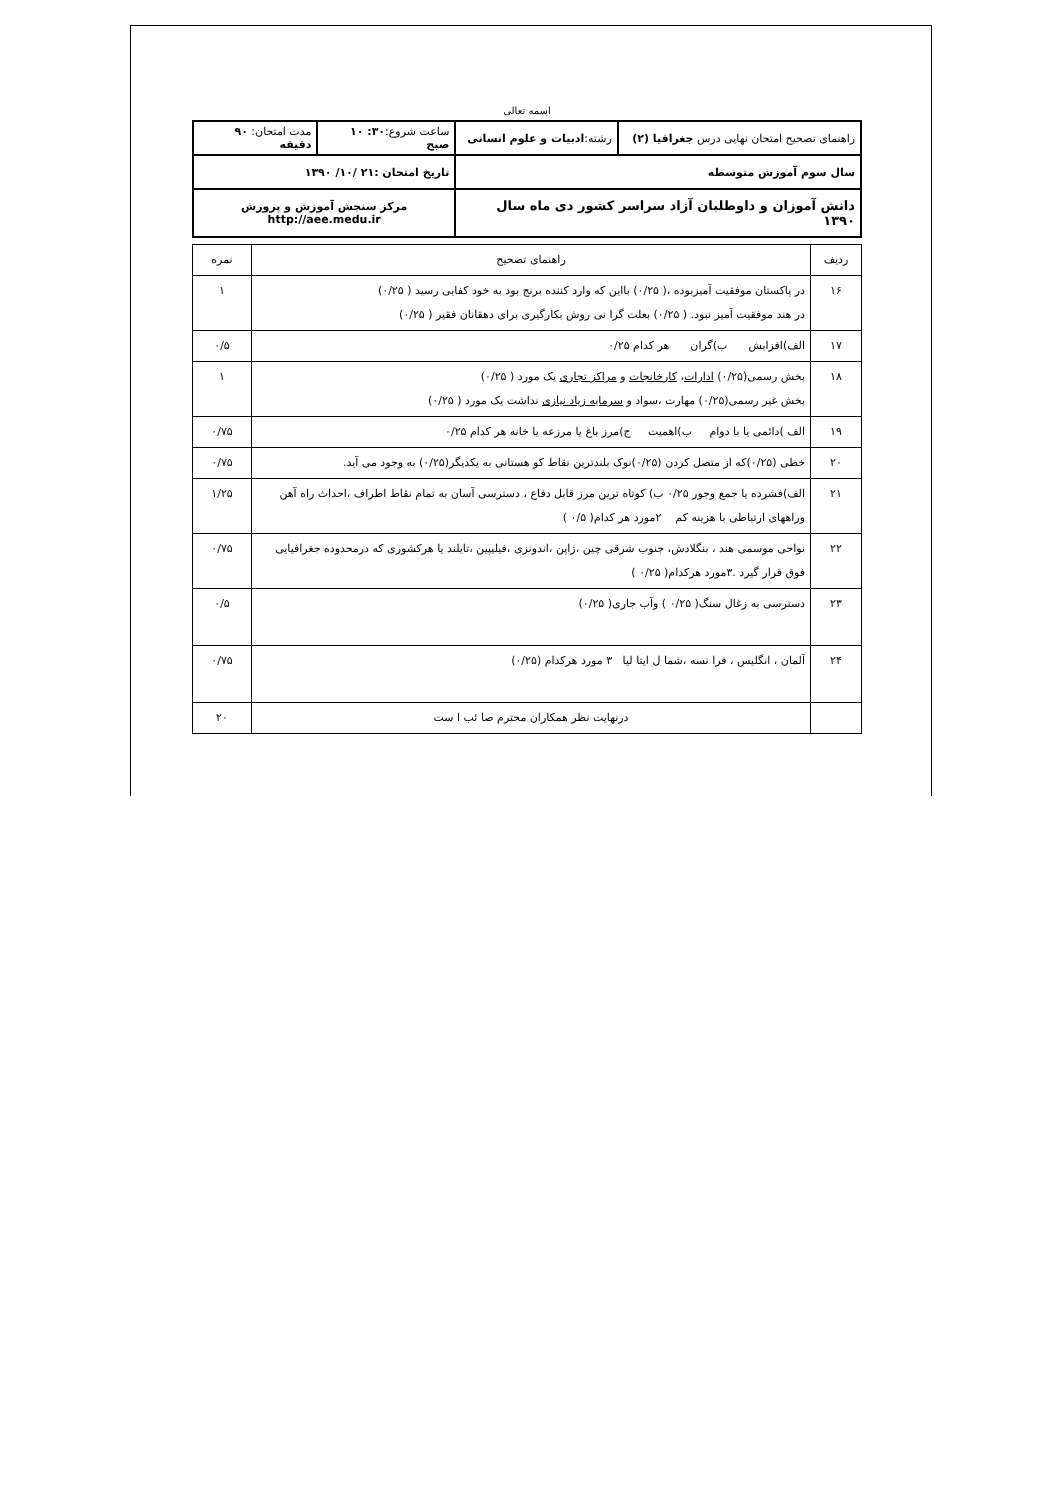اسمه تعالی
| راهنمای تصحیح امتحان نهایی درس جغرافیا (۲) | رشته: ادبیات و علوم انسانی | ساعت شروع: ۳۰: ۱۰ صبح | مدت امتحان: ۹۰ دقیقه |
| سال سوم آموزش متوسطه | | تاریخ امتحان :۲۱ /۱۰/ ۱۳۹۰ | |
| دانش آموزان و داوطلبان آزاد سراسر کشور دی ماه سال ۱۳۹۰ | | مرکز سنجش آموزش و پرورش http://aee.medu.ir | |
| ردیف | راهنمای تصحیح | نمره |
| ۱۶ | در پاکستان موفقیت آمیزبوده ،( ۰/۲۵) بااین که وارد کننده برنج بود به خود کفایی رسید ( ۰/۲۵) در هند موفقیت آمیز نبود. ( ۰/۲۵) بعلت گرا نی روش بکارگیری برای دهقانان فقیر ( ۰/۲۵) | ۱ |
| ۱۷ | الف)افزایش ب)گران هر کدام ۰/۲۵ | ۰/۵ |
| ۱۸ | بخش رسمی(۰/۲۵) ادارات ، کارخانجات و مراکز تجاری یک مورد ( ۰/۲۵) بخش غیر رسمی(۰/۲۵) مهارت ،سواد و سرمایه زیاد نیازی نداشت یک مورد ( ۰/۲۵) | ۱ |
| ۱۹ | الف )دائمی یا با دوام ب)اهمیت ج)مرز باغ یا مرزعه یا خانه هر کدام ۰/۲۵ | ۰/۷۵ |
| ۲۰ | خطی (۰/۲۵)که از متصل کردن (۰/۲۵)نوک بلندترین نقاط کو هستانی به یکدیگر(۰/۲۵) به وجود می آید. | ۰/۷۵ |
| ۲۱ | الف)فشرده یا جمع وجور ۰/۲۵ ب) کوتاه ترین مرز قابل دفاع ، دسترسی آسان به تمام نقاط اطراف ،احداث راه آهن وراههای ارتباطی با هزینه کم ۲مورد هر کدام( ۰/۵ ) | ۱/۲۵ |
| ۲۲ | نواحی موسمی هند ، بنگلادش، جنوب شرقی چین ،ژاپن ،اندونزی ،فیلیپین ،تایلند یا هرکشوری که درمحدوده جغرافیایی فوق قرار گیرد .۳مورد هرکدام( ۰/۲۵ ) | ۰/۷۵ |
| ۲۳ | دسترسی به زغال سنگ( ۰/۲۵ ) وآب جاری( ۰/۲۵) | ۰/۵ |
| ۲۴ | آلمان ، انگلیس ، فرا نسه ،شما ل ایتا لیا ۳ مورد هرکدام (۰/۲۵) | ۰/۷۵ |
| | درنهایت نظر همکاران محترم صا ئب ا ست | ۲۰ |